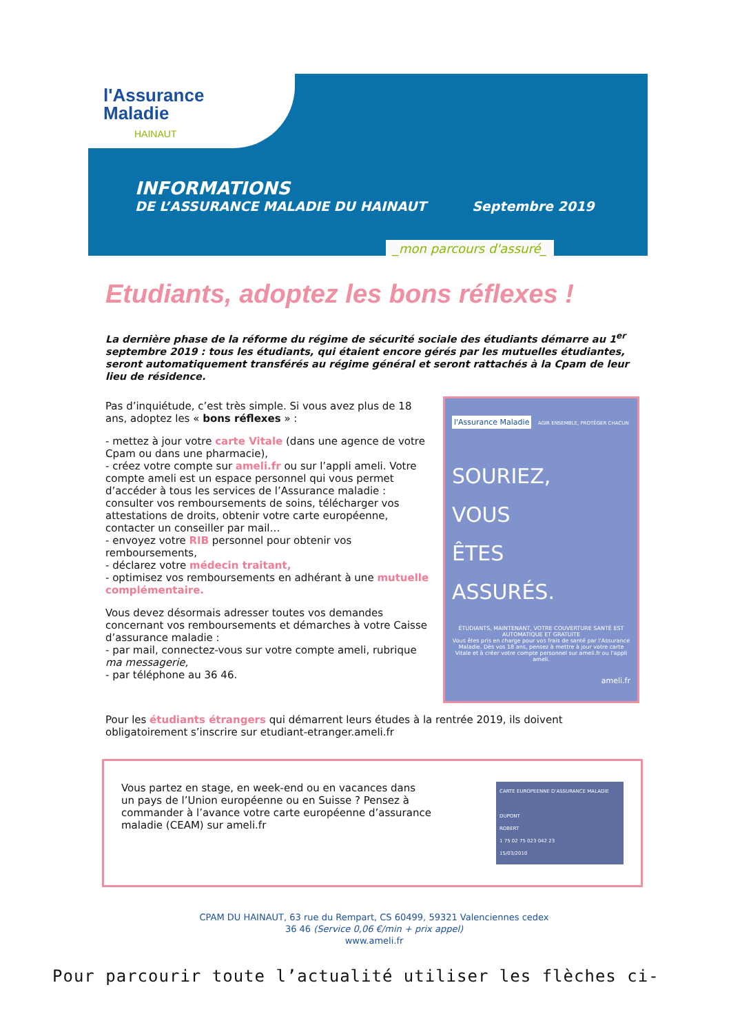l'Assurance
Maladie
HAINAUT
INFORMATIONS
DE L’ASSURANCE MALADIE DU HAINAUT Septembre 2019
_mon parcours d'assuré_
Etudiants, adoptez les bons réflexes !
La dernière phase de la réforme du régime de sécurité sociale des étudiants démarre au 1<sup>er</sup> septembre 2019 : tous les étudiants, qui étaient encore gérés par les mutuelles étudiantes, seront automatiquement transférés au régime général et seront rattachés à la Cpam de leur lieu de résidence.
Pas d’inquiétude, c’est très simple. Si vous avez plus de 18 ans, adoptez les « bons réflexes » :
- mettez à jour votre carte Vitale (dans une agence de votre Cpam ou dans une pharmacie),
- créez votre compte sur ameli.fr ou sur l’appli ameli. Votre compte ameli est un espace personnel qui vous permet d’accéder à tous les services de l’Assurance maladie : consulter vos remboursements de soins, télécharger vos attestations de droits, obtenir votre carte européenne, contacter un conseiller par mail…
- envoyez votre RIB personnel pour obtenir vos remboursements,
- déclarez votre médecin traitant,
- optimisez vos remboursements en adhérant à une mutuelle complémentaire.
Vous devez désormais adresser toutes vos demandes concernant vos remboursements et démarches à votre Caisse d’assurance maladie :
- par mail, connectez-vous sur votre compte ameli, rubrique ma messagerie,
- par téléphone au 36 46.
l'Assurance Maladie
AGIR ENSEMBLE, PROTÉGER CHACUN
SOURIEZ,
VOUS
ÊTES
ASSURÉS.
ÉTUDIANTS, MAINTENANT, VOTRE COUVERTURE SANTÉ EST AUTOMATIQUE ET GRATUITE
Vous êtes pris en charge pour vos frais de santé par l'Assurance Maladie. Dès vos 18 ans, pensez à mettre à jour votre carte Vitale et à créer votre compte personnel sur ameli.fr ou l'appli ameli.
ameli.fr
Pour les étudiants étrangers qui démarrent leurs études à la rentrée 2019, ils doivent obligatoirement s’inscrire sur etudiant-etranger.ameli.fr
Vous partez en stage, en week-end ou en vacances dans un pays de l’Union européenne ou en Suisse ? Pensez à commander à l’avance votre carte européenne d’assurance maladie (CEAM) sur ameli.fr
CARTE EUROPEENNE D'ASSURANCE MALADIE
DUPONT
ROBERT
1 75 02 75 023 042 23
15/03/2010
CPAM DU HAINAUT, 63 rue du Rempart, CS 60499, 59321 Valenciennes cedex
36 46 (Service 0,06 €/min + prix appel)
www.ameli.fr
Pour parcourir toute l’actualité utiliser les flèches ci-